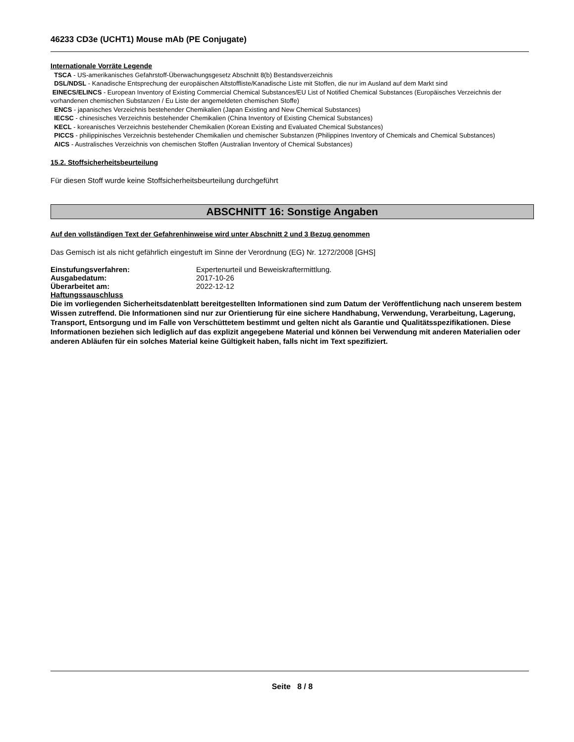46233 CD3e (UCHT1) Mouse mAb (PE Conjugate)
Internationale Vorräte Legende
TSCA - US-amerikanisches Gefahrstoff-Überwachungsgesetz Abschnitt 8(b) Bestandsverzeichnis
DSL/NDSL - Kanadische Entsprechung der europäischen Altstoffliste/Kanadische Liste mit Stoffen, die nur im Ausland auf dem Markt sind
EINECS/ELINCS - European Inventory of Existing Commercial Chemical Substances/EU List of Notified Chemical Substances (Europäisches Verzeichnis der vorhandenen chemischen Substanzen / Eu Liste der angemeldeten chemischen Stoffe)
ENCS - japanisches Verzeichnis bestehender Chemikalien (Japan Existing and New Chemical Substances)
IECSC - chinesisches Verzeichnis bestehender Chemikalien (China Inventory of Existing Chemical Substances)
KECL - koreanisches Verzeichnis bestehender Chemikalien (Korean Existing and Evaluated Chemical Substances)
PICCS - philippinisches Verzeichnis bestehender Chemikalien und chemischer Substanzen (Philippines Inventory of Chemicals and Chemical Substances)
AICS - Australisches Verzeichnis von chemischen Stoffen (Australian Inventory of Chemical Substances)
15.2. Stoffsicherheitsbeurteilung
Für diesen Stoff wurde keine Stoffsicherheitsbeurteilung durchgeführt
ABSCHNITT 16: Sonstige Angaben
Auf den vollständigen Text der Gefahrenhinweise wird unter Abschnitt 2 und 3 Bezug genommen
Das Gemisch ist als nicht gefährlich eingestuft im Sinne der Verordnung (EG) Nr. 1272/2008 [GHS]
| Einstufungsverfahren: | Expertenurteil und Beweiskraftermittlung. |
| Ausgabedatum: | 2017-10-26 |
| Überarbeitet am: | 2022-12-12 |
Haftungssauschluss
Die im vorliegenden Sicherheitsdatenblatt bereitgestellten Informationen sind zum Datum der Veröffentlichung nach unserem bestem Wissen zutreffend. Die Informationen sind nur zur Orientierung für eine sichere Handhabung, Verwendung, Verarbeitung, Lagerung, Transport, Entsorgung und im Falle von Verschüttetem bestimmt und gelten nicht als Garantie und Qualitätsspezifikationen. Diese Informationen beziehen sich lediglich auf das explizit angegebene Material und können bei Verwendung mit anderen Materialien oder anderen Abläufen für ein solches Material keine Gültigkeit haben, falls nicht im Text spezifiziert.
Seite 8 / 8